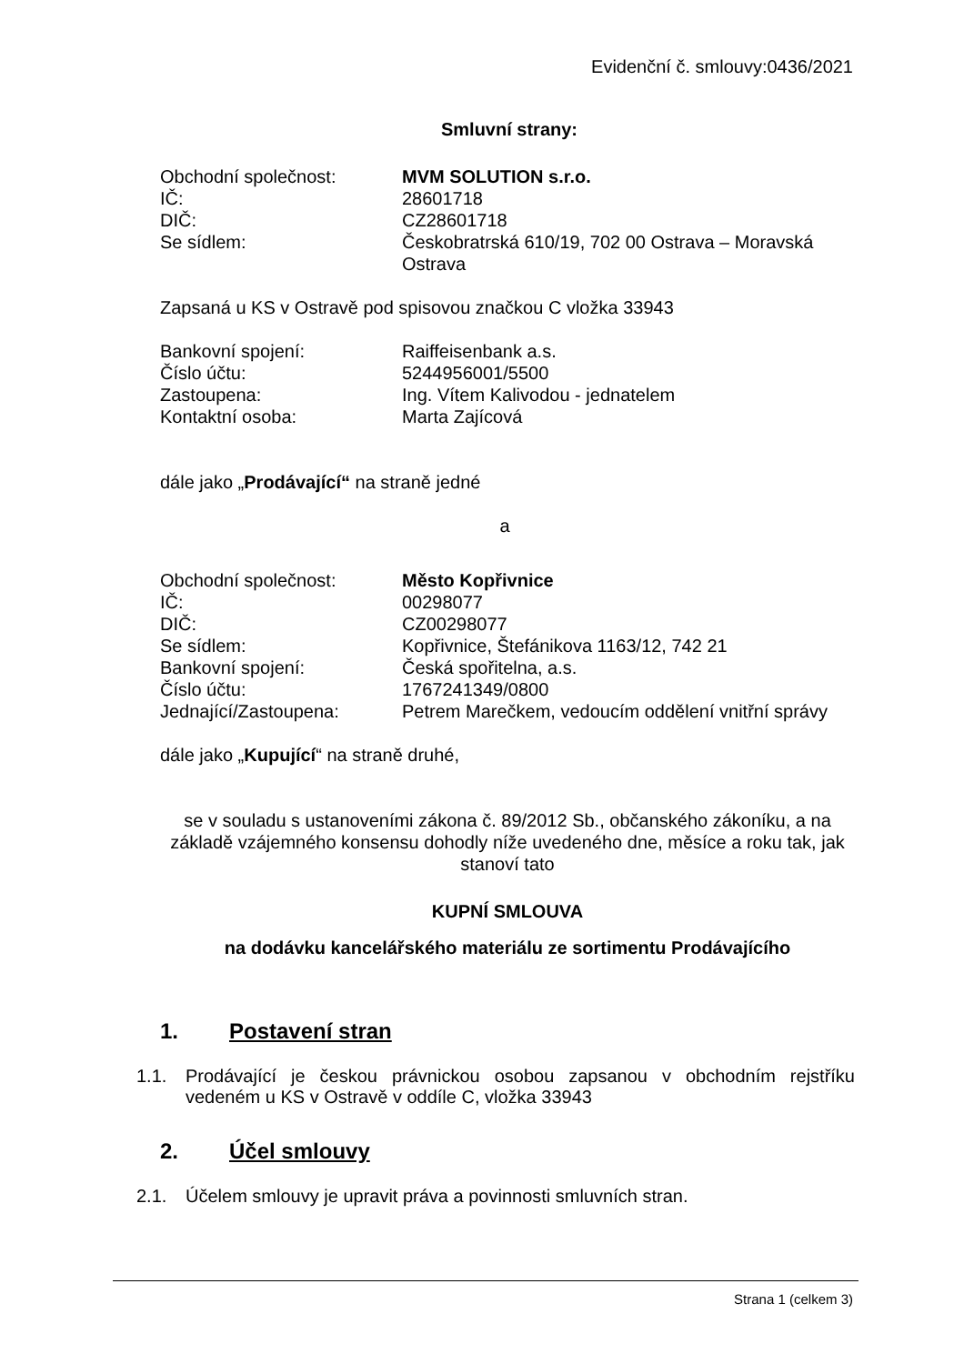Evidenční č. smlouvy:0436/2021
Smluvní strany:
| Obchodní společnost: | MVM SOLUTION s.r.o. |
| IČ: | 28601718 |
| DIČ: | CZ28601718 |
| Se sídlem: | Českobratrská 610/19, 702 00 Ostrava – Moravská Ostrava |
Zapsaná u KS v Ostravě pod spisovou značkou C vložka 33943
| Bankovní spojení: | Raiffeisenbank a.s. |
| Číslo účtu: | 5244956001/5500 |
| Zastoupena: | Ing. Vítem Kalivodou - jednatelem |
| Kontaktní osoba: | Marta Zajícová |
dále jako „Prodávající“ na straně jedné
a
| Obchodní společnost: | Město Kopřivnice |
| IČ: | 00298077 |
| DIČ: | CZ00298077 |
| Se sídlem: | Kopřivnice, Štefánikova 1163/12, 742 21 |
| Bankovní spojení: | Česká spořitelna, a.s. |
| Číslo účtu: | 1767241349/0800 |
| Jednající/Zastoupena: | Petrem Marečkem, vedoucím oddělení vnitřní správy |
dále jako „Kupující“ na straně druhé,
se v souladu s ustanoveními zákona č. 89/2012 Sb., občanského zákoníku, a na základě vzájemného konsensu dohodly níže uvedeného dne, měsíce a roku tak, jak stanoví tato
KUPNÍ SMLOUVA
na dodávku kancelářského materiálu ze sortimentu Prodávajícího
1. Postavení stran
1.1. Prodávající je českou právnickou osobou zapsanou v obchodním rejstříku vedeném u KS v Ostravě v oddíle C, vložka 33943
2. Účel smlouvy
2.1. Účelem smlouvy je upravit práva a povinnosti smluvních stran.
Strana 1 (celkem 3)